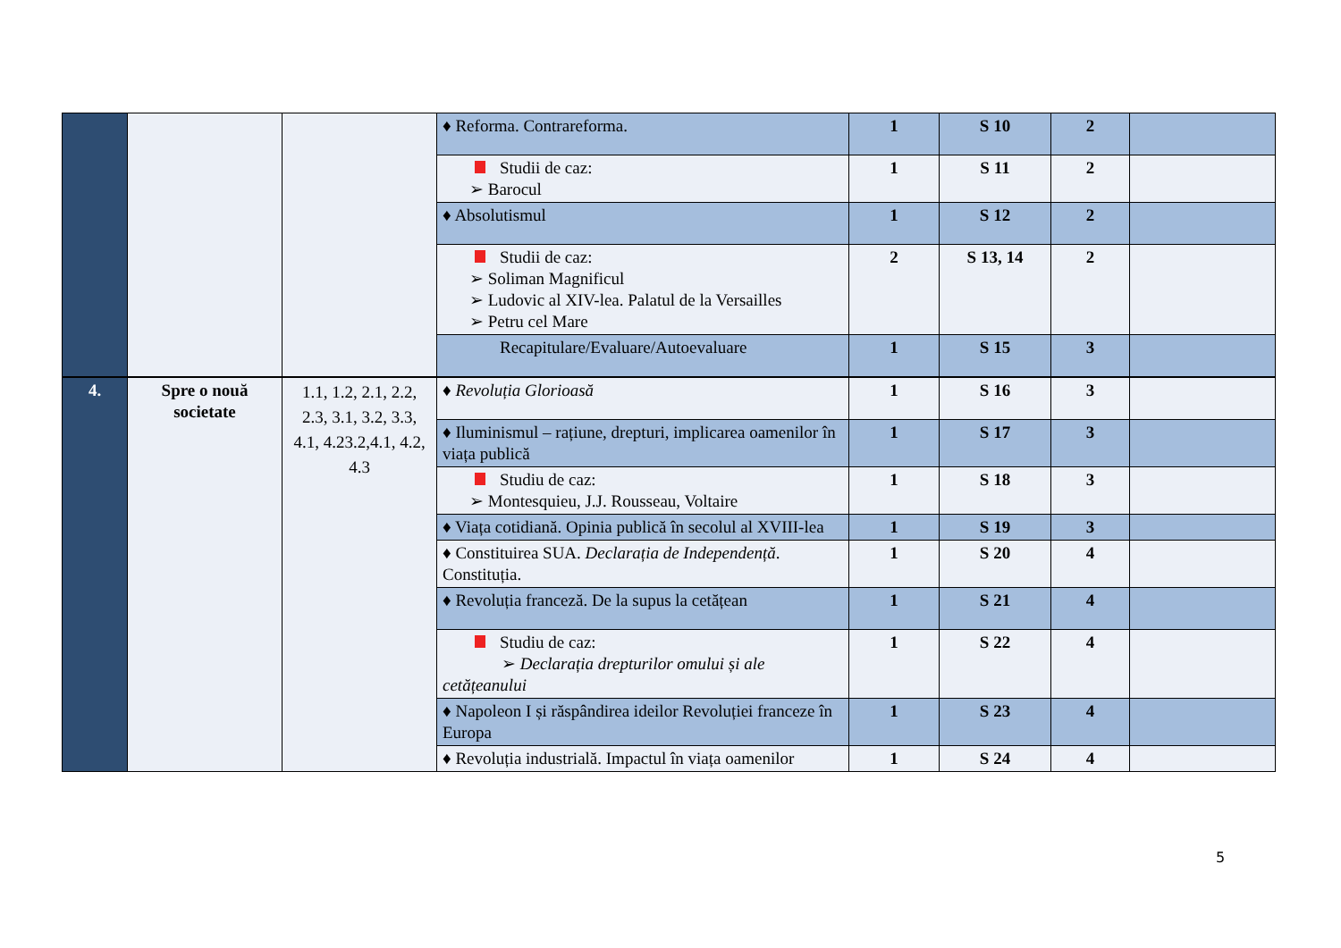| | | | ♦ Reforma. Contrareforma. | 1 | S 10 | 2 | |
| | | | Studii de caz: ➢ Barocul | 1 | S 11 | 2 | |
| | | | ♦ Absolutismul | 1 | S 12 | 2 | |
| | | | Studii de caz: ➢ Soliman Magnificul ➢ Ludovic al XIV-lea. Palatul de la Versailles ➢ Petru cel Mare | 2 | S 13, 14 | 2 | |
| | | | Recapitulare/Evaluare/Autoevaluare | 1 | S 15 | 3 | |
| 4. | Spre o nouă societate | 1.1, 1.2, 2.1, 2.2, 2.3, 3.1, 3.2, 3.3, 4.1, 4.23.2,4.1, 4.2, 4.3 | ♦ Revoluția Glorioasă | 1 | S 16 | 3 | |
| | | | ♦ Iluminismul – rațiune, drepturi, implicarea oamenilor în viața publică | 1 | S 17 | 3 | |
| | | | Studiu de caz: ➢ Montesquieu, J.J. Rousseau, Voltaire | 1 | S 18 | 3 | |
| | | | ♦ Viața cotidiană. Opinia publică în secolul al XVIII-lea | 1 | S 19 | 3 | |
| | | | ♦ Constituirea SUA. Declarația de Independență . Constituția. | 1 | S 20 | 4 | |
| | | | ♦ Revoluția franceză. De la supus la cetățean | 1 | S 21 | 4 | |
| | | | Studiu de caz: ➢ Declarația drepturilor omului și ale cetățeanului | 1 | S 22 | 4 | |
| | | | ♦ Napoleon I și răspândirea ideilor Revoluției franceze în Europa | 1 | S 23 | 4 | |
| | | | ♦ Revoluția industrială. Impactul în viața oamenilor | 1 | S 24 | 4 | |
5